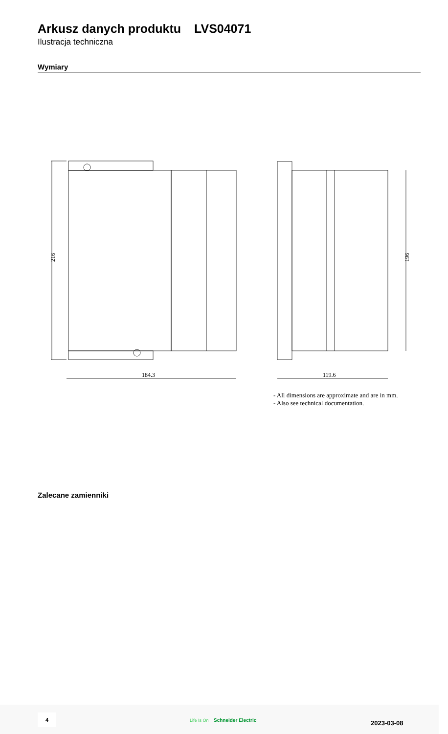Arkusz danych produktu LVS04071
Ilustracja techniczna
Wymiary
184.3
119.6
216
196
- All dimensions are approximate and are in mm.
- Also see technical documentation.
Zalecane zamienniki
4
Life Is On Schneider Electric 2023-03-08